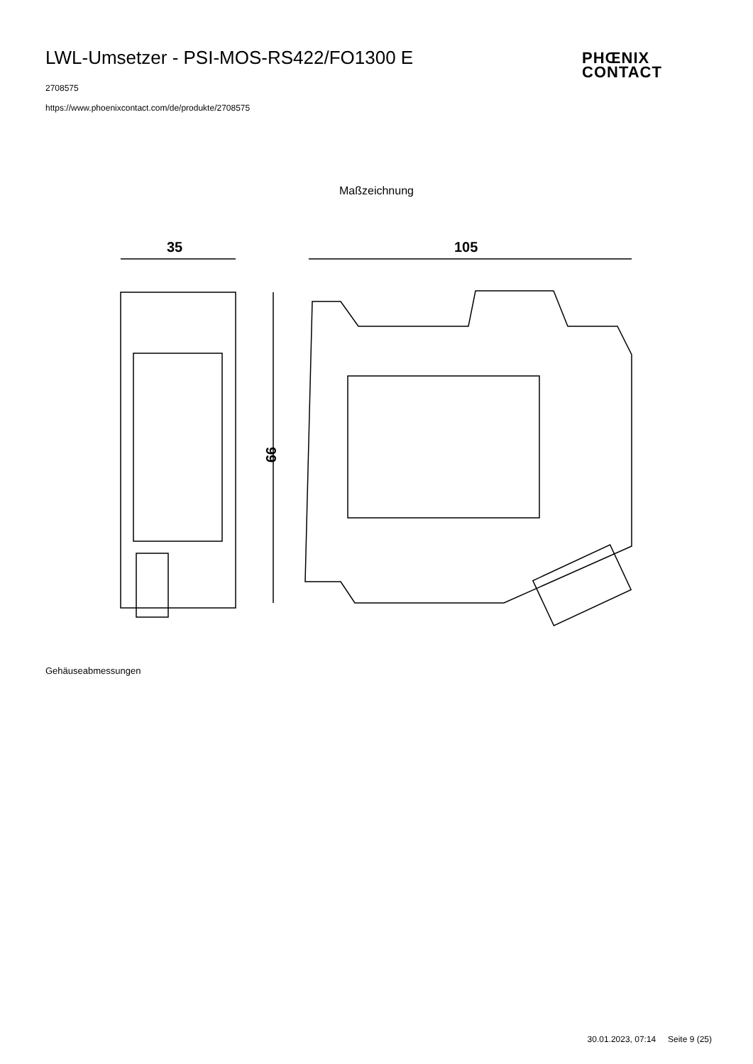LWL-Umsetzer - PSI-MOS-RS422/FO1300 E
2708575
https://www.phoenixcontact.com/de/produkte/2708575
PHŒNIX
CONTACT
Maßzeichnung
35
105
99
Gehäuseabmessungen
30.01.2023, 07:14 Seite 9 (25)